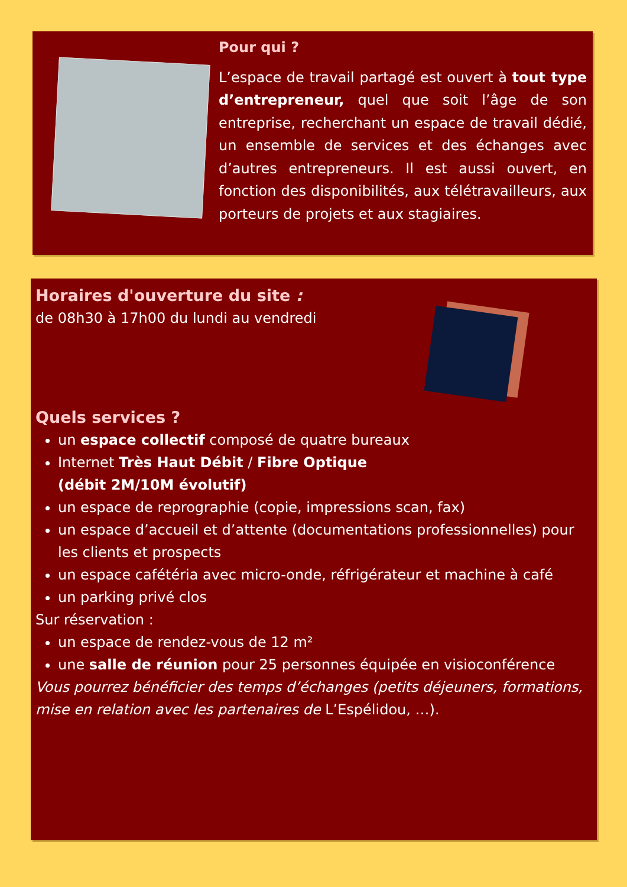Pour qui ?
L’espace de travail partagé est ouvert à tout type d’entrepreneur, quel que soit l’âge de son entreprise, recherchant un espace de travail dédié, un ensemble de services et des échanges avec d’autres entrepreneurs. Il est aussi ouvert, en fonction des disponibilités, aux télétravailleurs, aux porteurs de projets et aux stagiaires.
Horaires d'ouverture du site :
de 08h30 à 17h00 du lundi au vendredi
Quels services ?
un espace collectif composé de quatre bureaux
Internet Très Haut Débit / Fibre Optique
(débit 2M/10M évolutif)
un espace de reprographie (copie, impressions scan, fax)
un espace d’accueil et d’attente (documentations professionnelles) pour les clients et prospects
un espace cafétéria avec micro-onde, réfrigérateur et machine à café
un parking privé clos
Sur réservation :
un espace de rendez-vous de 12 m²
une salle de réunion pour 25 personnes équipée en visioconférence
Vous pourrez bénéficier des temps d’échanges (petits déjeuners, formations, mise en relation avec les partenaires de L’Espélidou, …).